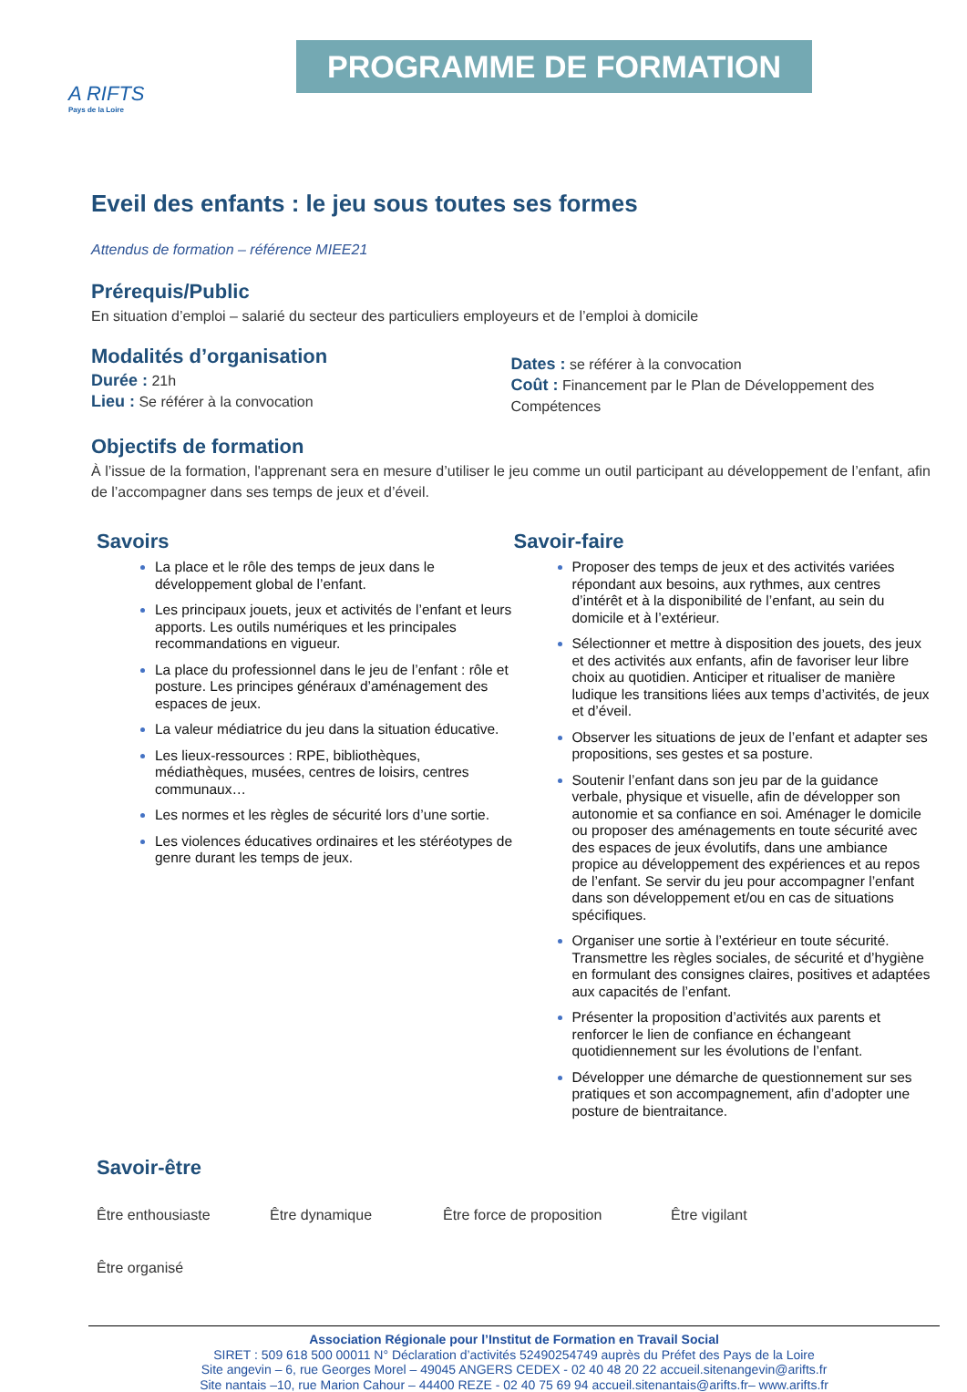A RIFTS
Pays de la Loire
PROGRAMME DE FORMATION
Eveil des enfants : le jeu sous toutes ses formes
Attendus de formation – référence MIEE21
Prérequis/Public
En situation d’emploi – salarié du secteur des particuliers employeurs et de l’emploi à domicile
Modalités d’organisation
Durée : 21h
Lieu : Se référer à la convocation
Dates : se référer à la convocation
Coût : Financement par le Plan de Développement des Compétences
Objectifs de formation
À l’issue de la formation, l'apprenant sera en mesure d’utiliser le jeu comme un outil participant au développement de l’enfant, afin de l’accompagner dans ses temps de jeux et d’éveil.
Savoirs
La place et le rôle des temps de jeux dans le développement global de l’enfant.
Les principaux jouets, jeux et activités de l’enfant et leurs apports. Les outils numériques et les principales recommandations en vigueur.
La place du professionnel dans le jeu de l’enfant : rôle et posture. Les principes généraux d’aménagement des espaces de jeux.
La valeur médiatrice du jeu dans la situation éducative.
Les lieux-ressources : RPE, bibliothèques, médiathèques, musées, centres de loisirs, centres communaux…
Les normes et les règles de sécurité lors d’une sortie.
Les violences éducatives ordinaires et les stéréotypes de genre durant les temps de jeux.
Savoir-faire
Proposer des temps de jeux et des activités variées répondant aux besoins, aux rythmes, aux centres d’intérêt et à la disponibilité de l’enfant, au sein du domicile et à l’extérieur.
Sélectionner et mettre à disposition des jouets, des jeux et des activités aux enfants, afin de favoriser leur libre choix au quotidien. Anticiper et ritualiser de manière ludique les transitions liées aux temps d’activités, de jeux et d’éveil.
Observer les situations de jeux de l’enfant et adapter ses propositions, ses gestes et sa posture.
Soutenir l’enfant dans son jeu par de la guidance verbale, physique et visuelle, afin de développer son autonomie et sa confiance en soi. Aménager le domicile ou proposer des aménagements en toute sécurité avec des espaces de jeux évolutifs, dans une ambiance propice au développement des expériences et au repos de l’enfant. Se servir du jeu pour accompagner l’enfant dans son développement et/ou en cas de situations spécifiques.
Organiser une sortie à l’extérieur en toute sécurité. Transmettre les règles sociales, de sécurité et d’hygiène en formulant des consignes claires, positives et adaptées aux capacités de l’enfant.
Présenter la proposition d’activités aux parents et renforcer le lien de confiance en échangeant quotidiennement sur les évolutions de l’enfant.
Développer une démarche de questionnement sur ses pratiques et son accompagnement, afin d’adopter une posture de bientraitance.
Savoir-être
Être enthousiaste Être dynamique Être force de proposition Être vigilant Être organisé
Association Régionale pour l’Institut de Formation en Travail Social
SIRET : 509 618 500 00011 N° Déclaration d’activités 52490254749 auprès du Préfet des Pays de la Loire
Site angevin – 6, rue Georges Morel – 49045 ANGERS CEDEX - 02 40 48 20 22 accueil.sitenangevin@arifts.fr
Site nantais –10, rue Marion Cahour – 44400 REZE - 02 40 75 69 94 accueil.sitenantais@arifts.fr– www.arifts.fr